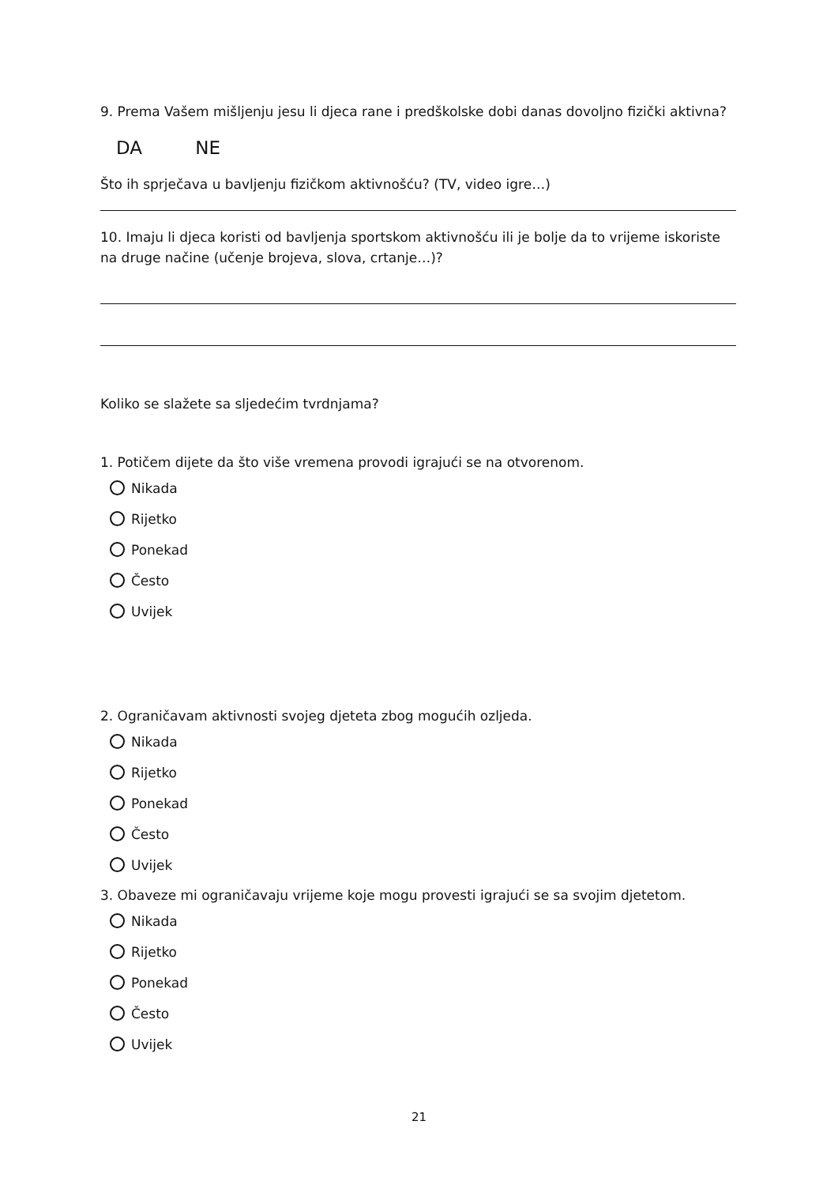9. Prema Vašem mišljenju jesu li djeca rane i predškolske dobi danas dovoljno fizički aktivna?
DA NE
Što ih sprječava u bavljenju fizičkom aktivnošću? (TV, video igre…)
10. Imaju li djeca koristi od bavljenja sportskom aktivnošću ili je bolje da to vrijeme iskoriste na druge načine (učenje brojeva, slova, crtanje…)?
Koliko se slažete sa sljedećim tvrdnjama?
1. Potičem dijete da što više vremena provodi igrajući se na otvorenom.
Nikada
Rijetko
Ponekad
Često
Uvijek
2. Ograničavam aktivnosti svojeg djeteta zbog mogućih ozljeda.
Nikada
Rijetko
Ponekad
Često
Uvijek
3. Obaveze mi ograničavaju vrijeme koje mogu provesti igrajući se sa svojim djetetom.
Nikada
Rijetko
Ponekad
Često
Uvijek
21